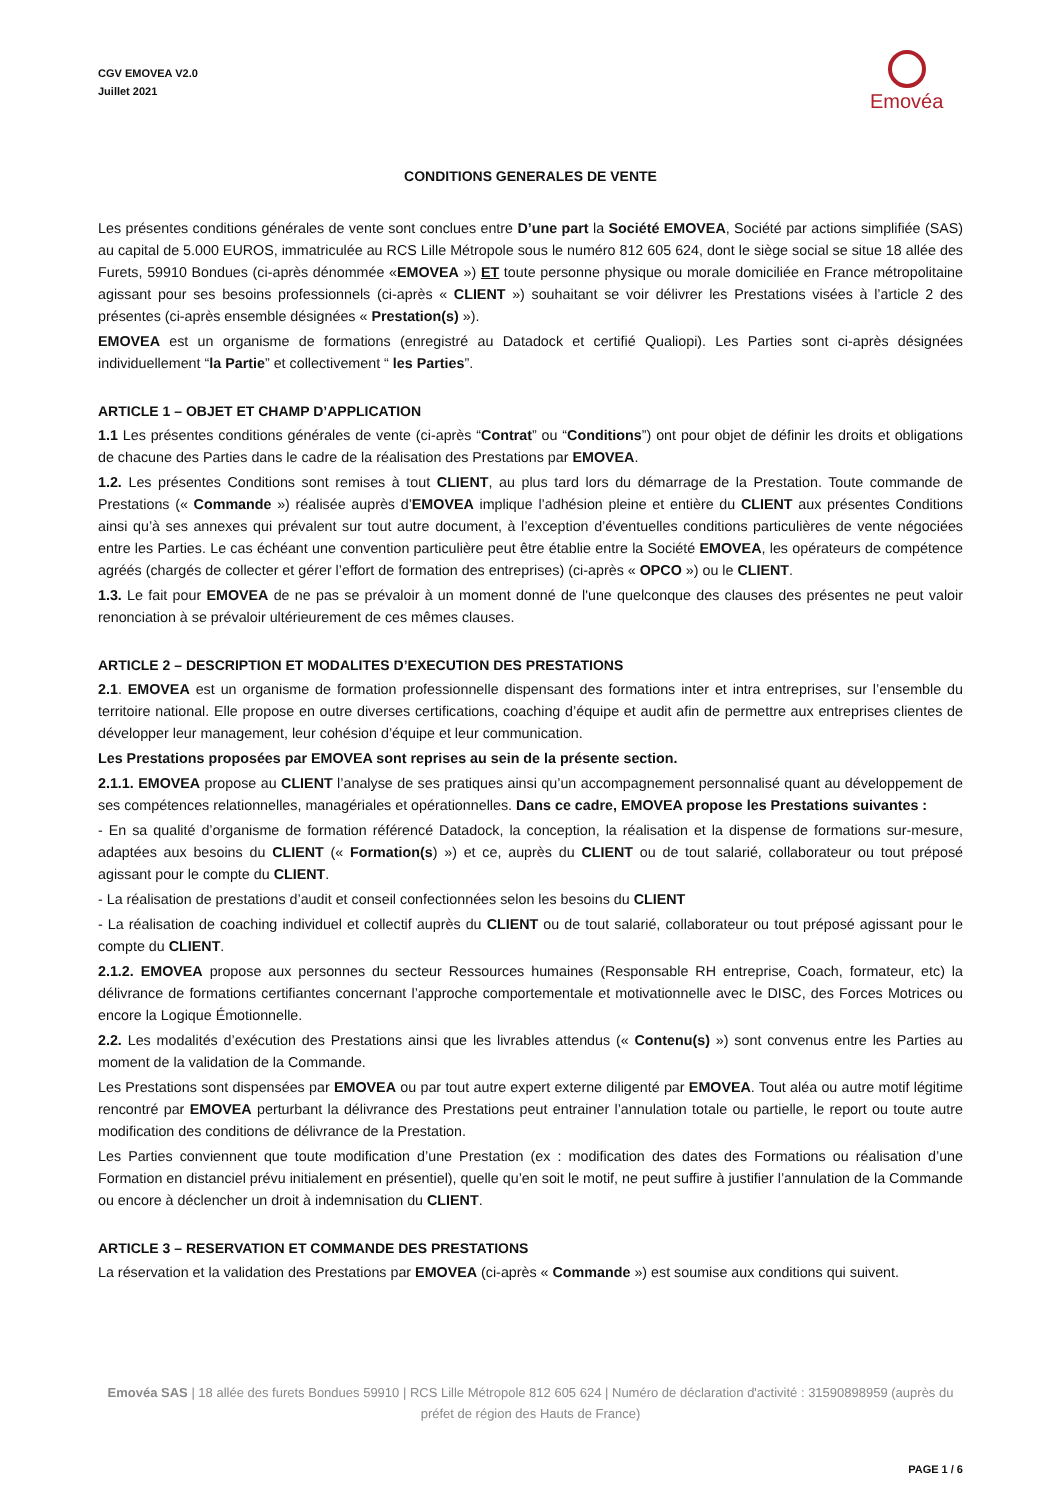CGV EMOVEA V2.0
Juillet 2021
Emovéa
CONDITIONS GENERALES DE VENTE
Les présentes conditions générales de vente sont conclues entre D’une part la Société EMOVEA, Société par actions simplifiée (SAS) au capital de 5.000 EUROS, immatriculée au RCS Lille Métropole sous le numéro 812 605 624, dont le siège social se situe 18 allée des Furets, 59910 Bondues (ci-après dénommée «EMOVEA ») ET toute personne physique ou morale domiciliée en France métropolitaine agissant pour ses besoins professionnels (ci-après « CLIENT ») souhaitant se voir délivrer les Prestations visées à l’article 2 des présentes (ci-après ensemble désignées « Prestation(s) »).
EMOVEA est un organisme de formations (enregistré au Datadock et certifié Qualiopi). Les Parties sont ci-après désignées individuellement “la Partie” et collectivement “ les Parties”.
ARTICLE 1 – OBJET ET CHAMP D’APPLICATION
1.1 Les présentes conditions générales de vente (ci-après “Contrat” ou “Conditions”) ont pour objet de définir les droits et obligations de chacune des Parties dans le cadre de la réalisation des Prestations par EMOVEA.
1.2. Les présentes Conditions sont remises à tout CLIENT, au plus tard lors du démarrage de la Prestation. Toute commande de Prestations (« Commande ») réalisée auprès d’EMOVEA implique l’adhésion pleine et entière du CLIENT aux présentes Conditions ainsi qu’à ses annexes qui prévalent sur tout autre document, à l’exception d’éventuelles conditions particulières de vente négociées entre les Parties. Le cas échéant une convention particulière peut être établie entre la Société EMOVEA, les opérateurs de compétence agréés (chargés de collecter et gérer l’effort de formation des entreprises) (ci-après « OPCO ») ou le CLIENT.
1.3. Le fait pour EMOVEA de ne pas se prévaloir à un moment donné de l'une quelconque des clauses des présentes ne peut valoir renonciation à se prévaloir ultérieurement de ces mêmes clauses.
ARTICLE 2 – DESCRIPTION ET MODALITES D’EXECUTION DES PRESTATIONS
2.1. EMOVEA est un organisme de formation professionnelle dispensant des formations inter et intra entreprises, sur l’ensemble du territoire national. Elle propose en outre diverses certifications, coaching d’équipe et audit afin de permettre aux entreprises clientes de développer leur management, leur cohésion d’équipe et leur communication.
Les Prestations proposées par EMOVEA sont reprises au sein de la présente section.
2.1.1. EMOVEA propose au CLIENT l’analyse de ses pratiques ainsi qu’un accompagnement personnalisé quant au développement de ses compétences relationnelles, managériales et opérationnelles. Dans ce cadre, EMOVEA propose les Prestations suivantes :
- En sa qualité d’organisme de formation référencé Datadock, la conception, la réalisation et la dispense de formations sur-mesure, adaptées aux besoins du CLIENT (« Formation(s) ») et ce, auprès du CLIENT ou de tout salarié, collaborateur ou tout préposé agissant pour le compte du CLIENT.
- La réalisation de prestations d’audit et conseil confectionnées selon les besoins du CLIENT
- La réalisation de coaching individuel et collectif auprès du CLIENT ou de tout salarié, collaborateur ou tout préposé agissant pour le compte du CLIENT.
2.1.2. EMOVEA propose aux personnes du secteur Ressources humaines (Responsable RH entreprise, Coach, formateur, etc) la délivrance de formations certifiantes concernant l’approche comportementale et motivationnelle avec le DISC, des Forces Motrices ou encore la Logique Émotionnelle.
2.2. Les modalités d’exécution des Prestations ainsi que les livrables attendus (« Contenu(s) ») sont convenus entre les Parties au moment de la validation de la Commande.
Les Prestations sont dispensées par EMOVEA ou par tout autre expert externe diligenté par EMOVEA. Tout aléa ou autre motif légitime rencontré par EMOVEA perturbant la délivrance des Prestations peut entrainer l’annulation totale ou partielle, le report ou toute autre modification des conditions de délivrance de la Prestation.
Les Parties conviennent que toute modification d’une Prestation (ex : modification des dates des Formations ou réalisation d’une Formation en distanciel prévu initialement en présentiel), quelle qu’en soit le motif, ne peut suffire à justifier l’annulation de la Commande ou encore à déclencher un droit à indemnisation du CLIENT.
ARTICLE 3 – RESERVATION ET COMMANDE DES PRESTATIONS
La réservation et la validation des Prestations par EMOVEA (ci-après « Commande ») est soumise aux conditions qui suivent.
Emovéa SAS | 18 allée des furets Bondues 59910 | RCS Lille Métropole 812 605 624 | Numéro de déclaration d'activité : 31590898959 (auprès du préfet de région des Hauts de France)
PAGE 1 / 6